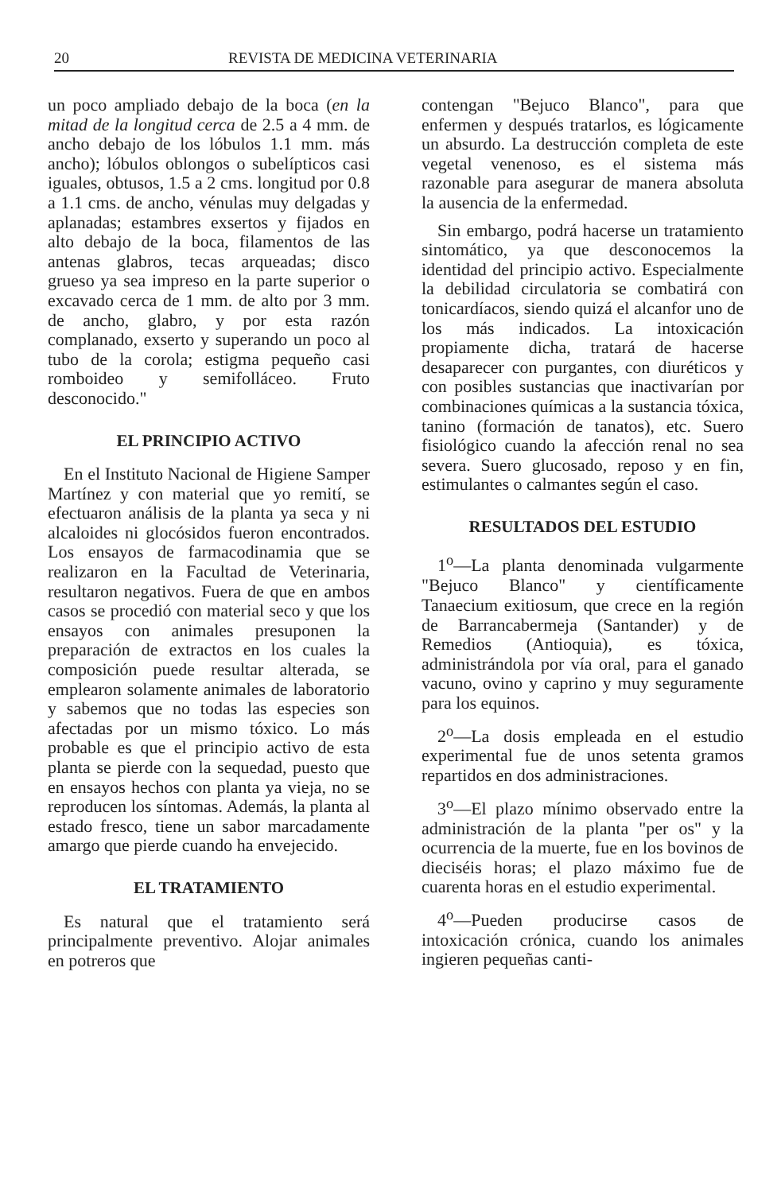20 REVISTA DE MEDICINA VETERINARIA
un poco ampliado debajo de la boca (en la mitad de la longitud cerca de 2.5 a 4 mm. de ancho debajo de los lóbulos 1.1 mm. más ancho); lóbulos oblongos o subelípticos casi iguales, obtusos, 1.5 a 2 cms. longitud por 0.8 a 1.1 cms. de ancho, vénulas muy delgadas y aplanadas; estambres exsertos y fijados en alto debajo de la boca, filamentos de las antenas glabros, tecas arqueadas; disco grueso ya sea impreso en la parte superior o excavado cerca de 1 mm. de alto por 3 mm. de ancho, glabro, y por esta razón complanado, exserto y superando un poco al tubo de la corola; estigma pequeño casi romboideo y semifolláceo. Fruto desconocido."
EL PRINCIPIO ACTIVO
En el Instituto Nacional de Higiene Samper Martínez y con material que yo remití, se efectuaron análisis de la planta ya seca y ni alcaloides ni glocósidos fueron encontrados. Los ensayos de farmacodinamia que se realizaron en la Facultad de Veterinaria, resultaron negativos. Fuera de que en ambos casos se procedió con material seco y que los ensayos con animales presuponen la preparación de extractos en los cuales la composición puede resultar alterada, se emplearon solamente animales de laboratorio y sabemos que no todas las especies son afectadas por un mismo tóxico. Lo más probable es que el principio activo de esta planta se pierde con la sequedad, puesto que en ensayos hechos con planta ya vieja, no se reproducen los síntomas. Además, la planta al estado fresco, tiene un sabor marcadamente amargo que pierde cuando ha envejecido.
EL TRATAMIENTO
Es natural que el tratamiento será principalmente preventivo. Alojar animales en potreros que
contengan "Bejuco Blanco", para que enfermen y después tratarlos, es lógicamente un absurdo. La destrucción completa de este vegetal venenoso, es el sistema más razonable para asegurar de manera absoluta la ausencia de la enfermedad.
Sin embargo, podrá hacerse un tratamiento sintomático, ya que desconocemos la identidad del principio activo. Especialmente la debilidad circulatoria se combatirá con tonicardíacos, siendo quizá el alcanfor uno de los más indicados. La intoxicación propiamente dicha, tratará de hacerse desaparecer con purgantes, con diuréticos y con posibles sustancias que inactivarían por combinaciones químicas a la sustancia tóxica, tanino (formación de tanatos), etc. Suero fisiológico cuando la afección renal no sea severa. Suero glucosado, reposo y en fin, estimulantes o calmantes según el caso.
RESULTADOS DEL ESTUDIO
1<sup>o</sup>—La planta denominada vulgarmente "Bejuco Blanco" y científicamente Tanaecium exitiosum, que crece en la región de Barrancabermeja (Santander) y de Remedios (Antioquia), es tóxica, administrándola por vía oral, para el ganado vacuno, ovino y caprino y muy seguramente para los equinos.
2<sup>o</sup>—La dosis empleada en el estudio experimental fue de unos setenta gramos repartidos en dos administraciones.
3<sup>o</sup>—El plazo mínimo observado entre la administración de la planta "per os" y la ocurrencia de la muerte, fue en los bovinos de dieciséis horas; el plazo máximo fue de cuarenta horas en el estudio experimental.
4<sup>o</sup>—Pueden producirse casos de intoxicación crónica, cuando los animales ingieren pequeñas canti-